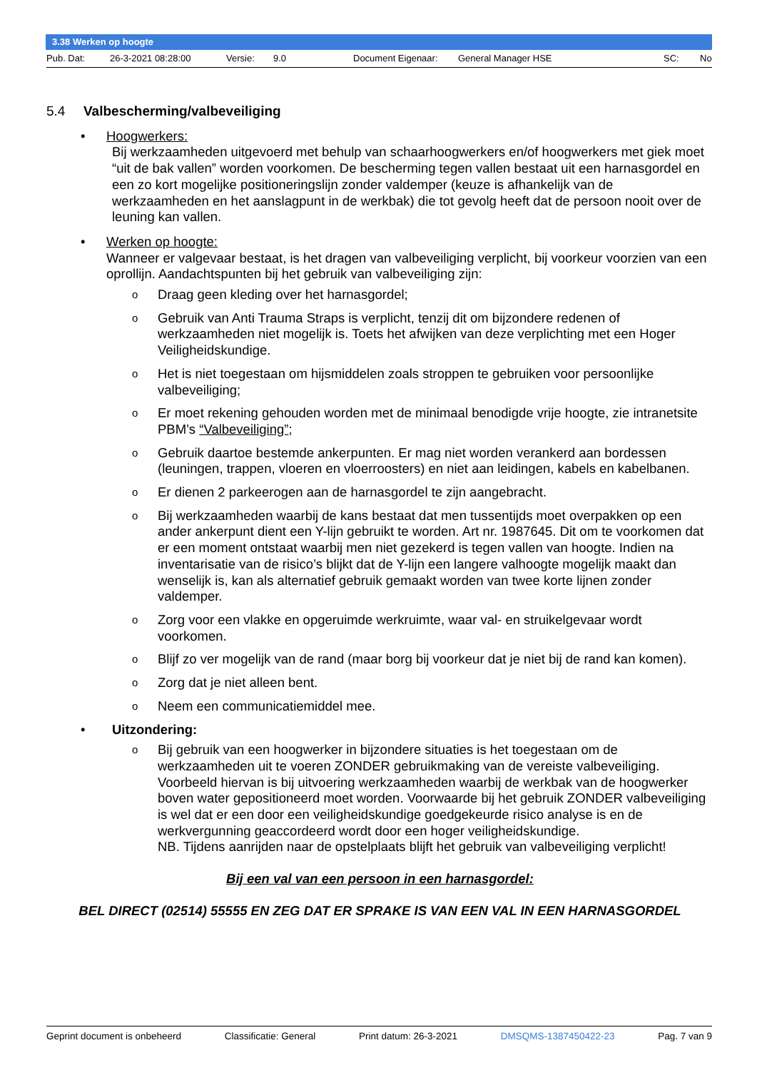3.38 Werken op hoogte
Pub. Dat: 26-3-2021 08:28:00 Versie: 9.0 Document Eigenaar: General Manager HSE SC: No
5.4 Valbescherming/valbeveiliging
• Hoogwerkers:
Bij werkzaamheden uitgevoerd met behulp van schaarhoogwerkers en/of hoogwerkers met giek moet “uit de bak vallen” worden voorkomen. De bescherming tegen vallen bestaat uit een harnasgordel en een zo kort mogelijke positioneringslijn zonder valdemper (keuze is afhankelijk van de werkzaamheden en het aanslagpunt in de werkbak) die tot gevolg heeft dat de persoon nooit over de leuning kan vallen.
• Werken op hoogte:
Wanneer er valgevaar bestaat, is het dragen van valbeveiliging verplicht, bij voorkeur voorzien van een oprollijn. Aandachtspunten bij het gebruik van valbeveiliging zijn:
o Draag geen kleding over het harnasgordel;
o Gebruik van Anti Trauma Straps is verplicht, tenzij dit om bijzondere redenen of werkzaamheden niet mogelijk is. Toets het afwijken van deze verplichting met een Hoger Veiligheidskundige.
o Het is niet toegestaan om hijsmiddelen zoals stroppen te gebruiken voor persoonlijke valbeveiliging;
o Er moet rekening gehouden worden met de minimaal benodigde vrije hoogte, zie intranetsite PBM’s “Valbeveiliging”;
o Gebruik daartoe bestemde ankerpunten. Er mag niet worden verankerd aan bordessen (leuningen, trappen, vloeren en vloerroosters) en niet aan leidingen, kabels en kabelbanen.
o Er dienen 2 parkeerogen aan de harnasgordel te zijn aangebracht.
o Bij werkzaamheden waarbij de kans bestaat dat men tussentijds moet overpakken op een ander ankerpunt dient een Y-lijn gebruikt te worden. Art nr. 1987645. Dit om te voorkomen dat er een moment ontstaat waarbij men niet gezekerd is tegen vallen van hoogte. Indien na inventarisatie van de risico’s blijkt dat de Y-lijn een langere valhoogte mogelijk maakt dan wenselijk is, kan als alternatief gebruik gemaakt worden van twee korte lijnen zonder valdemper.
o Zorg voor een vlakke en opgeruimde werkruimte, waar val- en struikelgevaar wordt voorkomen.
o Blijf zo ver mogelijk van de rand (maar borg bij voorkeur dat je niet bij de rand kan komen).
o Zorg dat je niet alleen bent.
o Neem een communicatiemiddel mee.
• Uitzondering:
o Bij gebruik van een hoogwerker in bijzondere situaties is het toegestaan om de werkzaamheden uit te voeren ZONDER gebruikmaking van de vereiste valbeveiliging. Voorbeeld hiervan is bij uitvoering werkzaamheden waarbij de werkbak van de hoogwerker boven water gepositioneerd moet worden. Voorwaarde bij het gebruik ZONDER valbeveiliging is wel dat er een door een veiligheidskundige goedgekeurde risico analyse is en de werkvergunning geaccordeerd wordt door een hoger veiligheidskundige.
NB. Tijdens aanrijden naar de opstelplaats blijft het gebruik van valbeveiliging verplicht!
Bij een val van een persoon in een harnasgordel:
BEL DIRECT (02514) 55555 EN ZEG DAT ER SPRAKE IS VAN EEN VAL IN EEN HARNASGORDEL
Geprint document is onbeheerd Classificatie: General Print datum: 26-3-2021 DMSQMS-1387450422-23 Pag. 7 van 9